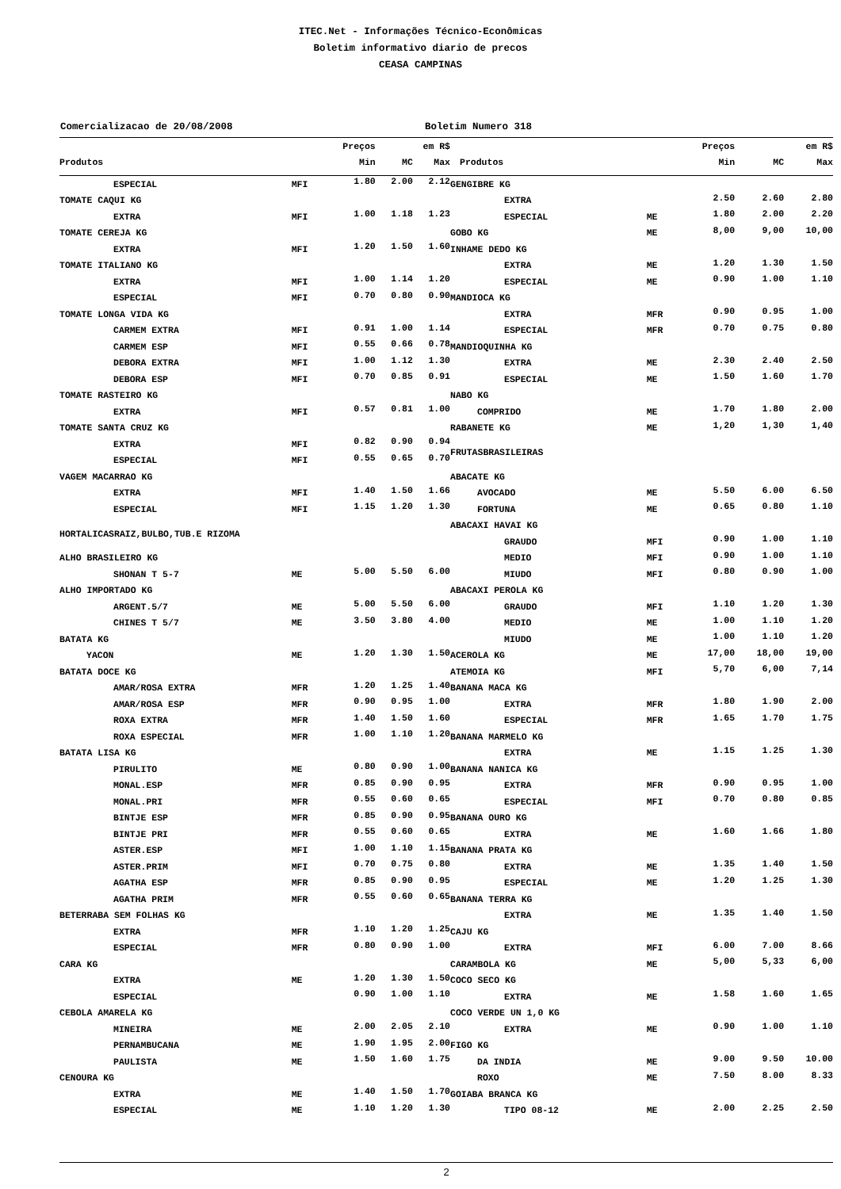ITEC.Net - Informações Técnico-Econômicas
Boletim informativo diario de precos
CEASA CAMPINAS
Comercializacao de 20/08/2008 Boletim Numero 318
| | | Preços | em R$ | |
| --- | --- | --- | --- | --- |
| Produtos | | Min | MC | Max |
| ESPECIAL | MFI | 1.80 | 2.00 | 2.12 |
| TOMATE CAQUI KG | | | | |
| EXTRA | MFI | 1.00 | 1.18 | 1.23 |
| TOMATE CEREJA KG | | | | |
| EXTRA | MFI | 1.20 | 1.50 | 1.60 |
| TOMATE ITALIANO KG | | | | |
| EXTRA | MFI | 1.00 | 1.14 | 1.20 |
| ESPECIAL | MFI | 0.70 | 0.80 | 0.90 |
| TOMATE LONGA VIDA KG | | | | |
| CARMEM EXTRA | MFI | 0.91 | 1.00 | 1.14 |
| CARMEM ESP | MFI | 0.55 | 0.66 | 0.78 |
| DEBORA EXTRA | MFI | 1.00 | 1.12 | 1.30 |
| DEBORA ESP | MFI | 0.70 | 0.85 | 0.91 |
| TOMATE RASTEIRO KG | | | | |
| EXTRA | MFI | 0.57 | 0.81 | 1.00 |
| TOMATE SANTA CRUZ KG | | | | |
| EXTRA | MFI | 0.82 | 0.90 | 0.94 |
| ESPECIAL | MFI | 0.55 | 0.65 | 0.70 |
| VAGEM MACARRAO KG | | | | |
| EXTRA | MFI | 1.40 | 1.50 | 1.66 |
| ESPECIAL | MFI | 1.15 | 1.20 | 1.30 |
| HORTALICASRAIZ,BULBO,TUB.E RIZOMA | | | | |
| ALHO BRASILEIRO KG | | | | |
| SHONAN T 5-7 | ME | 5.00 | 5.50 | 6.00 |
| ALHO IMPORTADO KG | | | | |
| ARGENT.5/7 | ME | 5.00 | 5.50 | 6.00 |
| CHINES T 5/7 | ME | 3.50 | 3.80 | 4.00 |
| BATATA KG | | | | |
| YACON | ME | 1.20 | 1.30 | 1.50 |
| BATATA DOCE KG | | | | |
| AMAR/ROSA EXTRA | MFR | 1.20 | 1.25 | 1.40 |
| AMAR/ROSA ESP | MFR | 0.90 | 0.95 | 1.00 |
| ROXA EXTRA | MFR | 1.40 | 1.50 | 1.60 |
| ROXA ESPECIAL | MFR | 1.00 | 1.10 | 1.20 |
| BATATA LISA KG | | | | |
| PIRULITO | ME | 0.80 | 0.90 | 1.00 |
| MONAL.ESP | MFR | 0.85 | 0.90 | 0.95 |
| MONAL.PRI | MFR | 0.55 | 0.60 | 0.65 |
| BINTJE ESP | MFR | 0.85 | 0.90 | 0.95 |
| BINTJE PRI | MFR | 0.55 | 0.60 | 0.65 |
| ASTER.ESP | MFI | 1.00 | 1.10 | 1.15 |
| ASTER.PRIM | MFI | 0.70 | 0.75 | 0.80 |
| AGATHA ESP | MFR | 0.85 | 0.90 | 0.95 |
| AGATHA PRIM | MFR | 0.55 | 0.60 | 0.65 |
| BETERRABA SEM FOLHAS KG | | | | |
| EXTRA | MFR | 1.10 | 1.20 | 1.25 |
| ESPECIAL | MFR | 0.80 | 0.90 | 1.00 |
| CARA KG | | | | |
| EXTRA | ME | 1.20 | 1.30 | 1.50 |
| ESPECIAL | | 0.90 | 1.00 | 1.10 |
| CEBOLA AMARELA KG | | | | |
| MINEIRA | ME | 2.00 | 2.05 | 2.10 |
| PERNAMBUCANA | ME | 1.90 | 1.95 | 2.00 |
| PAULISTA | ME | 1.50 | 1.60 | 1.75 |
| CENOURA KG | | | | |
| EXTRA | ME | 1.40 | 1.50 | 1.70 |
| ESPECIAL | ME | 1.10 | 1.20 | 1.30 |
| | | Preços | em R$ | |
| --- | --- | --- | --- | --- |
| Produtos | | Min | MC | Max |
| GENGIBRE KG | | | | |
| EXTRA | | 2.50 | 2.60 | 2.80 |
| ESPECIAL | ME | 1.80 | 2.00 | 2.20 |
| GOBO KG | ME | 8,00 | 9,00 | 10,00 |
| INHAME DEDO KG | | | | |
| EXTRA | ME | 1.20 | 1.30 | 1.50 |
| ESPECIAL | ME | 0.90 | 1.00 | 1.10 |
| MANDIOCA KG | | | | |
| EXTRA | MFR | 0.90 | 0.95 | 1.00 |
| ESPECIAL | MFR | 0.70 | 0.75 | 0.80 |
| MANDIOQUINHA KG | | | | |
| EXTRA | ME | 2.30 | 2.40 | 2.50 |
| ESPECIAL | ME | 1.50 | 1.60 | 1.70 |
| NABO KG | | | | |
| COMPRIDO | ME | 1.70 | 1.80 | 2.00 |
| RABANETE KG | ME | 1,20 | 1,30 | 1,40 |
| FRUTASBRASILEIRAS | | | | |
| ABACATE KG | | | | |
| AVOCADO | ME | 5.50 | 6.00 | 6.50 |
| FORTUNA | ME | 0.65 | 0.80 | 1.10 |
| ABACAXI HAVAI KG | | | | |
| GRAUDO | MFI | 0.90 | 1.00 | 1.10 |
| MEDIO | MFI | 0.90 | 1.00 | 1.10 |
| MIUDO | MFI | 0.80 | 0.90 | 1.00 |
| ABACAXI PEROLA KG | | | | |
| GRAUDO | MFI | 1.10 | 1.20 | 1.30 |
| MEDIO | ME | 1.00 | 1.10 | 1.20 |
| MIUDO | ME | 1.00 | 1.10 | 1.20 |
| ACEROLA KG | ME | 17,00 | 18,00 | 19,00 |
| ATEMOIA KG | MFI | 5,70 | 6,00 | 7,14 |
| BANANA MACA KG | | | | |
| EXTRA | MFR | 1.80 | 1.90 | 2.00 |
| ESPECIAL | MFR | 1.65 | 1.70 | 1.75 |
| BANANA MARMELO KG | | | | |
| EXTRA | ME | 1.15 | 1.25 | 1.30 |
| BANANA NANICA KG | | | | |
| EXTRA | MFR | 0.90 | 0.95 | 1.00 |
| ESPECIAL | MFI | 0.70 | 0.80 | 0.85 |
| BANANA OURO KG | | | | |
| EXTRA | ME | 1.60 | 1.66 | 1.80 |
| BANANA PRATA KG | | | | |
| EXTRA | ME | 1.35 | 1.40 | 1.50 |
| ESPECIAL | ME | 1.20 | 1.25 | 1.30 |
| BANANA TERRA KG | | | | |
| EXTRA | ME | 1.35 | 1.40 | 1.50 |
| CAJU KG | | | | |
| EXTRA | MFI | 6.00 | 7.00 | 8.66 |
| CARAMBOLA KG | ME | 5,00 | 5,33 | 6,00 |
| COCO SECO KG | | | | |
| EXTRA | ME | 1.58 | 1.60 | 1.65 |
| COCO VERDE UN 1,0 KG | | | | |
| EXTRA | ME | 0.90 | 1.00 | 1.10 |
| FIGO KG | | | | |
| DA INDIA | ME | 9.00 | 9.50 | 10.00 |
| ROXO | ME | 7.50 | 8.00 | 8.33 |
| GOIABA BRANCA KG | | | | |
| TIPO 08-12 | ME | 2.00 | 2.25 | 2.50 |
2